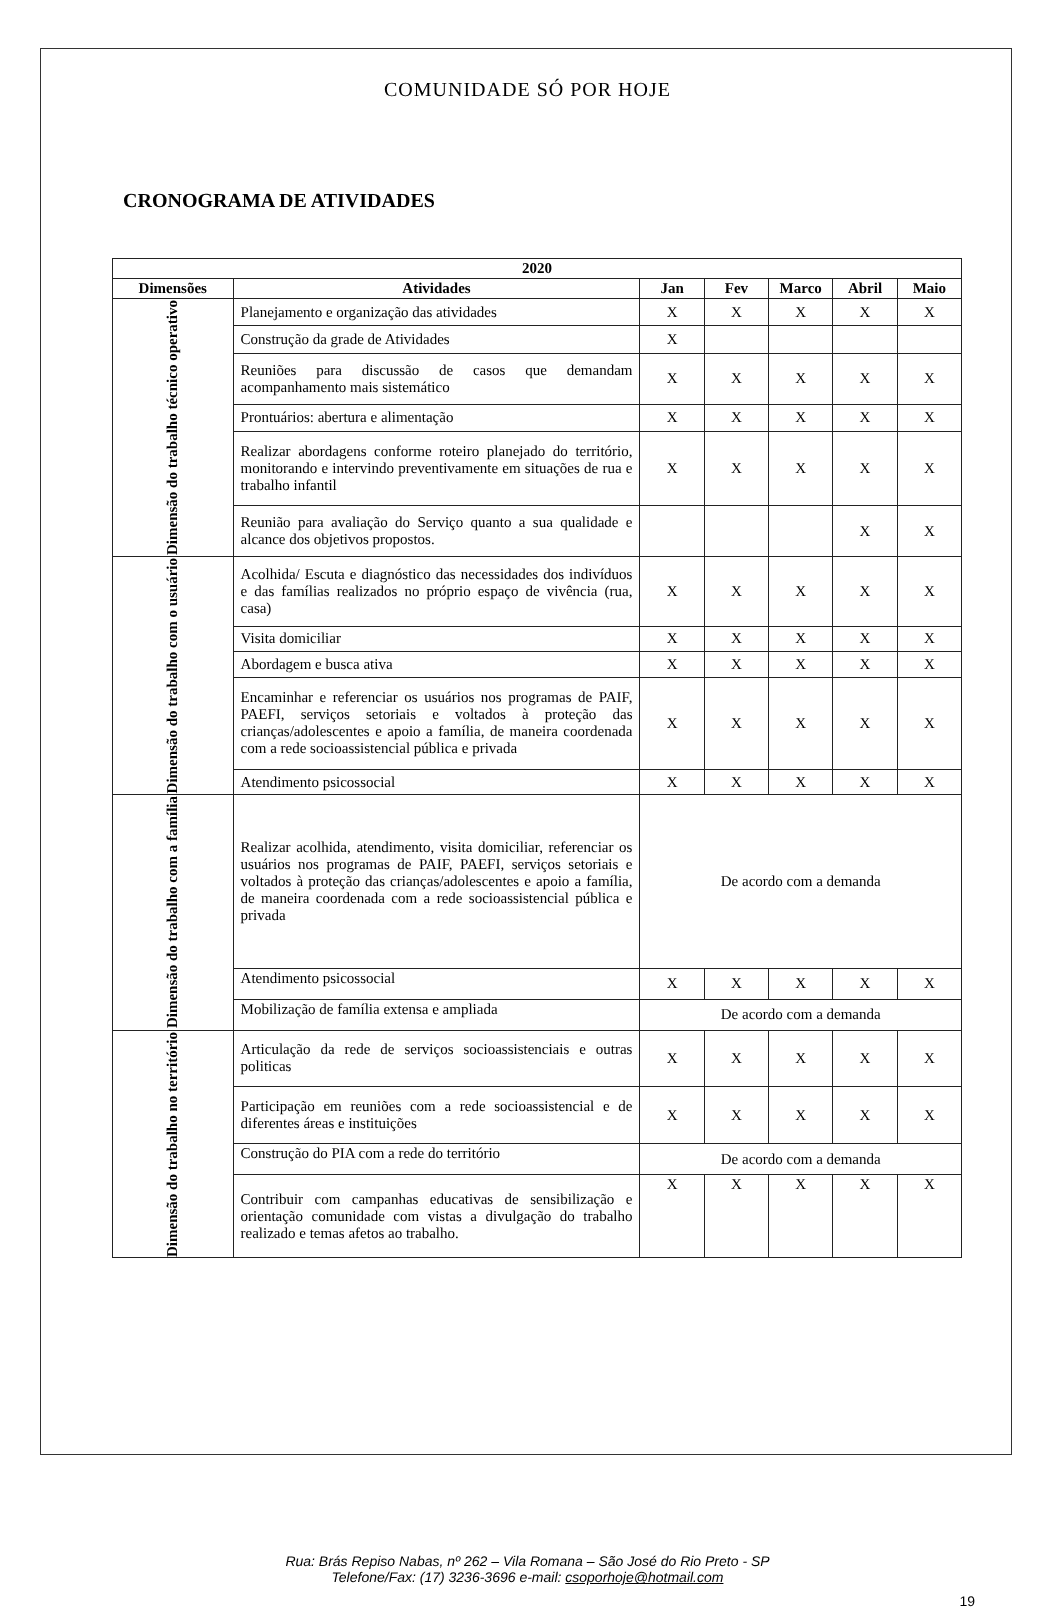COMUNIDADE SÓ POR HOJE
CRONOGRAMA DE ATIVIDADES
| 2020 | | | | | | |
| --- | --- | --- | --- | --- | --- | --- |
| Dimensões | Atividades | Jan | Fev | Marco | Abril | Maio |
| Dimensão do trabalho técnico operativo | Planejamento e organização das atividades | X | X | X | X | X |
| | Construção da grade de Atividades | X | | | | |
| | Reuniões para discussão de casos que demandam acompanhamento mais sistemático | X | X | X | X | X |
| | Prontuários: abertura e alimentação | X | X | X | X | X |
| | Realizar abordagens conforme roteiro planejado do território, monitorando e intervindo preventivamente em situações de rua e trabalho infantil | X | X | X | X | X |
| | Reunião para avaliação do Serviço quanto a sua qualidade e alcance dos objetivos propostos. | | | | X | X |
| Dimensão do trabalho com o usuário | Acolhida/ Escuta e diagnóstico das necessidades dos indivíduos e das famílias realizados no próprio espaço de vivência (rua, casa) | X | X | X | X | X |
| | Visita domiciliar | X | X | X | X | X |
| | Abordagem e busca ativa | X | X | X | X | X |
| | Encaminhar e referenciar os usuários nos programas de PAIF, PAEFI, serviços setoriais e voltados à proteção das crianças/adolescentes e apoio a família, de maneira coordenada com a rede socioassistencial pública e privada | X | X | X | X | X |
| | Atendimento psicossocial | X | X | X | X | X |
| Dimensão do trabalho com a família | Realizar acolhida, atendimento, visita domiciliar, referenciar os usuários nos programas de PAIF, PAEFI, serviços setoriais e voltados à proteção das crianças/adolescentes e apoio a família, de maneira coordenada com a rede socioassistencial pública e privada | De acordo com a demanda | | | | |
| | Atendimento psicossocial | X | X | X | X | X |
| | Mobilização de família extensa e ampliada | De acordo com a demanda | | | | |
| Dimensão do trabalho no território | Articulação da rede de serviços socioassistenciais e outras politicas | X | X | X | X | X |
| | Participação em reuniões com a rede socioassistencial e de diferentes áreas e instituições | X | X | X | X | X |
| | Construção do PIA com a rede do território | De acordo com a demanda | | | | |
| | Contribuir com campanhas educativas de sensibilização e orientação comunidade com vistas a divulgação do trabalho realizado e temas afetos ao trabalho. | X | X | X | X | X |
Rua: Brás Repiso Nabas, nº 262 – Vila Romana – São José do Rio Preto - SP
Telefone/Fax: (17) 3236-3696 e-mail: csoporhoje@hotmail.com
19